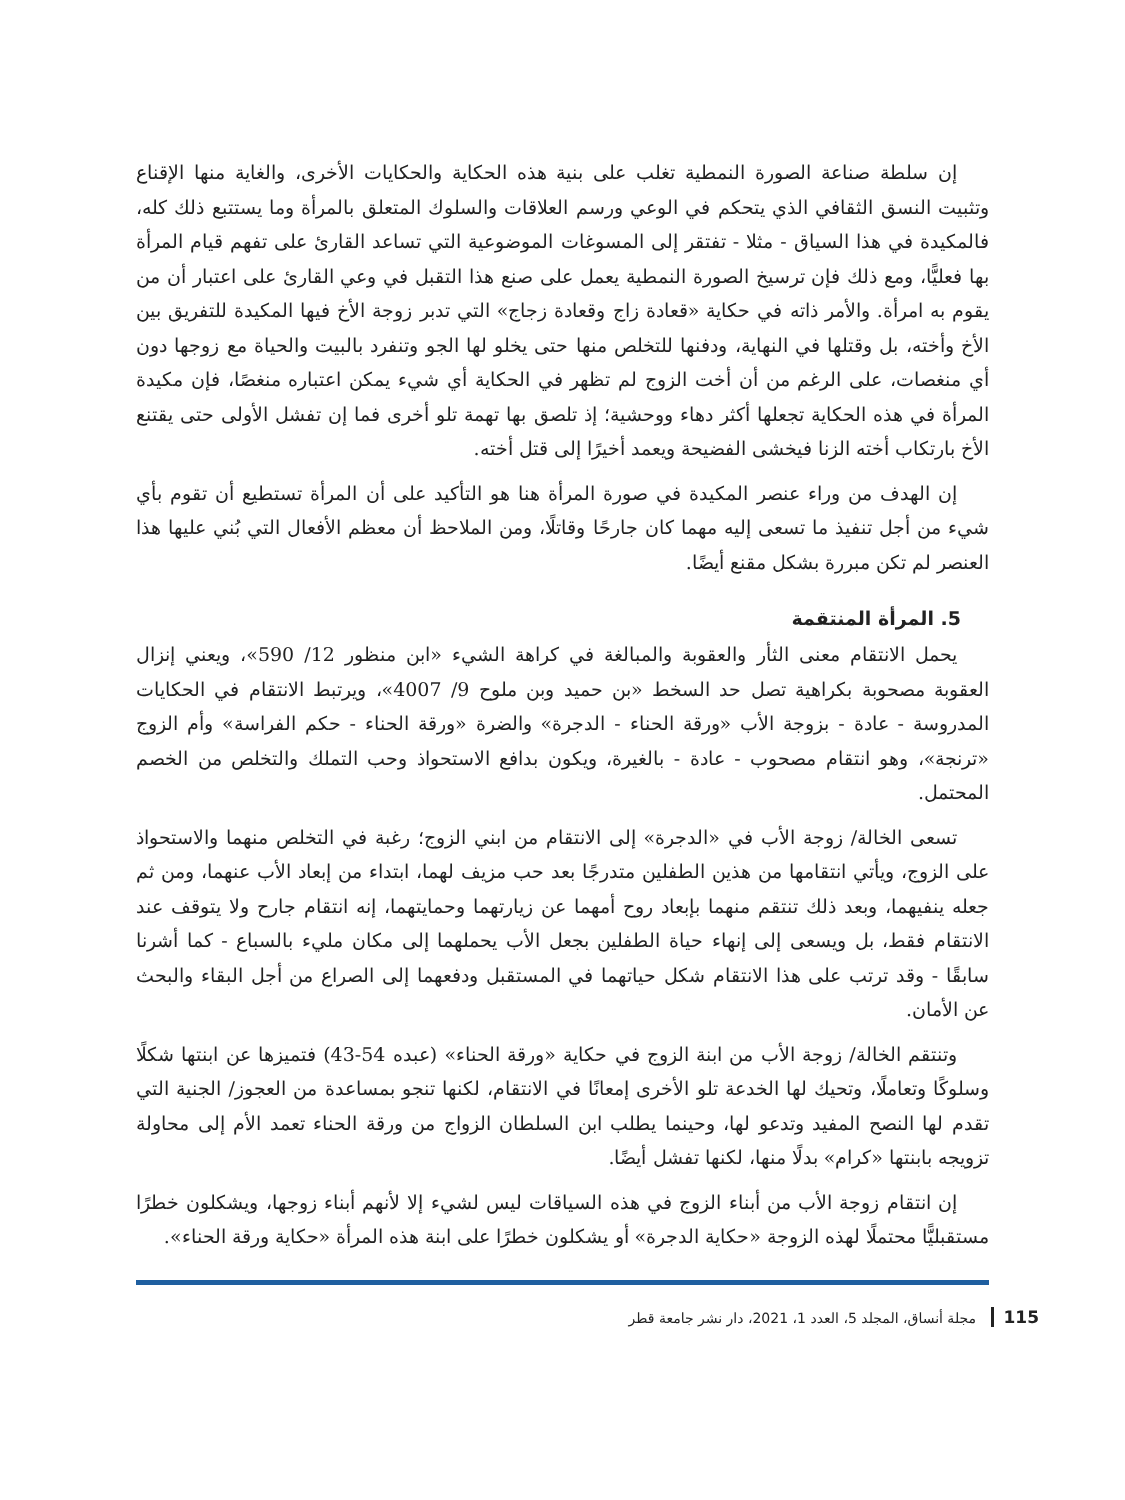إن سلطة صناعة الصورة النمطية تغلب على بنية هذه الحكاية والحكايات الأخرى، والغاية منها الإقناع وتثبيت النسق الثقافي الذي يتحكم في الوعي ورسم العلاقات والسلوك المتعلق بالمرأة وما يستتبع ذلك كله، فالمكيدة في هذا السياق - مثلا - تفتقر إلى المسوغات الموضوعية التي تساعد القارئ على تفهم قيام المرأة بها فعليًّا، ومع ذلك فإن ترسيخ الصورة النمطية يعمل على صنع هذا التقبل في وعي القارئ على اعتبار أن من يقوم به امرأة. والأمر ذاته في حكاية «قعادة زاج وقعادة زجاج» التي تدبر زوجة الأخ فيها المكيدة للتفريق بين الأخ وأخته، بل وقتلها في النهاية، ودفنها للتخلص منها حتى يخلو لها الجو وتنفرد بالبيت والحياة مع زوجها دون أي منغصات، على الرغم من أن أخت الزوج لم تظهر في الحكاية أي شيء يمكن اعتباره منغصًا، فإن مكيدة المرأة في هذه الحكاية تجعلها أكثر دهاء ووحشية؛ إذ تلصق بها تهمة تلو أخرى فما إن تفشل الأولى حتى يقتنع الأخ بارتكاب أخته الزنا فيخشى الفضيحة ويعمد أخيرًا إلى قتل أخته.
إن الهدف من وراء عنصر المكيدة في صورة المرأة هنا هو التأكيد على أن المرأة تستطيع أن تقوم بأي شيء من أجل تنفيذ ما تسعى إليه مهما كان جارحًا وقاتلًا، ومن الملاحظ أن معظم الأفعال التي بُني عليها هذا العنصر لم تكن مبررة بشكل مقنع أيضًا.
5. المرأة المنتقمة
يحمل الانتقام معنى الثأر والعقوبة والمبالغة في كراهة الشيء «ابن منظور 12/ 590»، ويعني إنزال العقوبة مصحوبة بكراهية تصل حد السخط «بن حميد وبن ملوح 9/ 4007»، ويرتبط الانتقام في الحكايات المدروسة - عادة - بزوجة الأب «ورقة الحناء - الدجرة» والضرة «ورقة الحناء - حكم الفراسة» وأم الزوج «ترنجة»، وهو انتقام مصحوب - عادة - بالغيرة، ويكون بدافع الاستحواذ وحب التملك والتخلص من الخصم المحتمل.
تسعى الخالة/ زوجة الأب في «الدجرة» إلى الانتقام من ابني الزوج؛ رغبة في التخلص منهما والاستحواذ على الزوج، ويأتي انتقامها من هذين الطفلين متدرجًا بعد حب مزيف لهما، ابتداء من إبعاد الأب عنهما، ومن ثم جعله ينفيهما، وبعد ذلك تنتقم منهما بإبعاد روح أمهما عن زيارتهما وحمايتهما، إنه انتقام جارح ولا يتوقف عند الانتقام فقط، بل ويسعى إلى إنهاء حياة الطفلين بجعل الأب يحملهما إلى مكان مليء بالسباع - كما أشرنا سابقًا - وقد ترتب على هذا الانتقام شكل حياتهما في المستقبل ودفعهما إلى الصراع من أجل البقاء والبحث عن الأمان.
وتنتقم الخالة/ زوجة الأب من ابنة الزوج في حكاية «ورقة الحناء» (عبده 54-43) فتميزها عن ابنتها شكلًا وسلوكًا وتعاملًا، وتحيك لها الخدعة تلو الأخرى إمعانًا في الانتقام، لكنها تنجو بمساعدة من العجوز/ الجنية التي تقدم لها النصح المفيد وتدعو لها، وحينما يطلب ابن السلطان الزواج من ورقة الحناء تعمد الأم إلى محاولة تزويجه بابنتها «كرام» بدلًا منها، لكنها تفشل أيضًا.
إن انتقام زوجة الأب من أبناء الزوج في هذه السياقات ليس لشيء إلا لأنهم أبناء زوجها، ويشكلون خطرًا مستقبليًّا محتملًا لهذه الزوجة «حكاية الدجرة» أو يشكلون خطرًا على ابنة هذه المرأة «حكاية ورقة الحناء».
115 مجلة أنساق، المجلد 5، العدد 1، 2021، دار نشر جامعة قطر